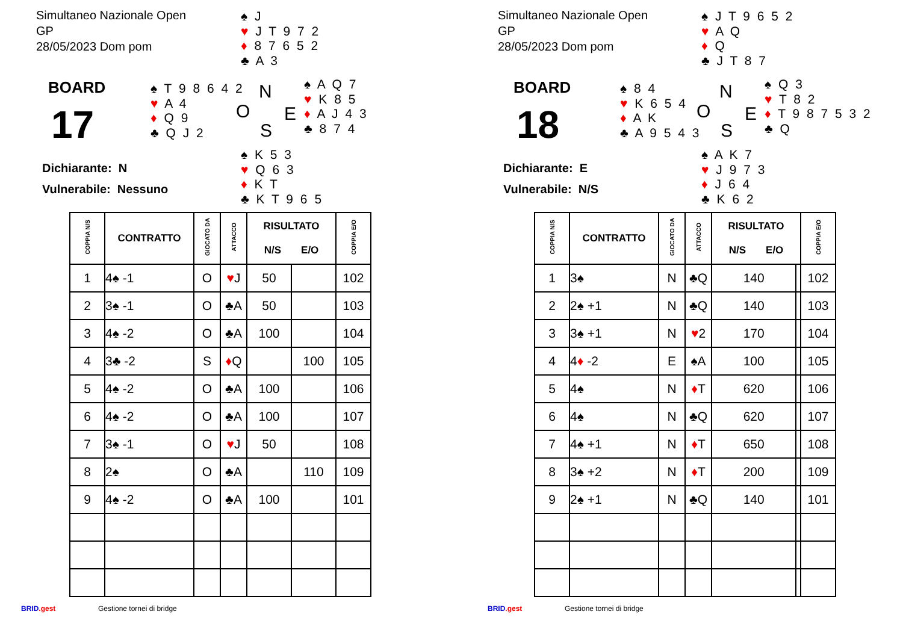Simultaneo Nazionale Open
GP
28/05/2023 Dom pom
♠ J
♥ J T 9 7 2
♦ 8 7 6 5 2
♣ A 3
BOARD
17
♠ T 9 8 6 4 2
♥ A 4
♦ Q 9
♣ Q J 2
N
O E
S
♠ A Q 7
♥ K 8 5
♦ A J 4 3
♣ 8 7 4
Dichiarante: N
Vulnerabile: Nessuno
♠ K 5 3
♥ Q 6 3
♦ K T
♣ K T 9 6 5
| COPPIA N/S | CONTRATTO | GIOCATO DA | ATTACCO | RISULTATO N/S E/O | | COPPIA E/O |
| --- | --- | --- | --- | --- | --- | --- |
| 1 | 4♠ -1 | O | ♥ J | 50 | | 102 |
| 2 | 3♠ -1 | O | ♣A | 50 | | 103 |
| 3 | 4♠ -2 | O | ♣A | 100 | | 104 |
| 4 | 3♣ -2 | S | ♦ Q | | 100 | 105 |
| 5 | 4♠ -2 | O | ♣A | 100 | | 106 |
| 6 | 4♠ -2 | O | ♣A | 100 | | 107 |
| 7 | 3♠ -1 | O | ♥ J | 50 | | 108 |
| 8 | 2♠ | O | ♣A | | 110 | 109 |
| 9 | 4♠ -2 | O | ♣A | 100 | | 101 |
BRID.gest Gestione tornei di bridge
Simultaneo Nazionale Open
GP
28/05/2023 Dom pom
♠ J T 9 6 5 2
♥ A Q
♦ Q
♣ J T 8 7
BOARD
18
♠ 8 4
♥ K 6 5 4
♦ A K
♣ A 9 5 4 3
N
O E
S
♠ Q 3
♥ T 8 2
♦ T 9 8 7 5 3 2
♣ Q
Dichiarante: E
Vulnerabile: N/S
♠ A K 7
♥ J 9 7 3
♦ J 6 4
♣ K 6 2
| COPPIA N/S | CONTRATTO | GIOCATO DA | ATTACCO | RISULTATO N/S E/O | | COPPIA E/O |
| --- | --- | --- | --- | --- | --- | --- |
| 1 | 3♠ | N | ♣Q | 140 | | 102 |
| 2 | 2♠ +1 | N | ♣Q | 140 | | 103 |
| 3 | 3♠ +1 | N | ♥ 2 | 170 | | 104 |
| 4 | 4 ♦ -2 | E | ♠A | 100 | | 105 |
| 5 | 4♠ | N | ♦ T | 620 | | 106 |
| 6 | 4♠ | N | ♣Q | 620 | | 107 |
| 7 | 4♠ +1 | N | ♦ T | 650 | | 108 |
| 8 | 3♠ +2 | N | ♦ T | 200 | | 109 |
| 9 | 2♠ +1 | N | ♣Q | 140 | | 101 |
BRID.gest Gestione tornei di bridge